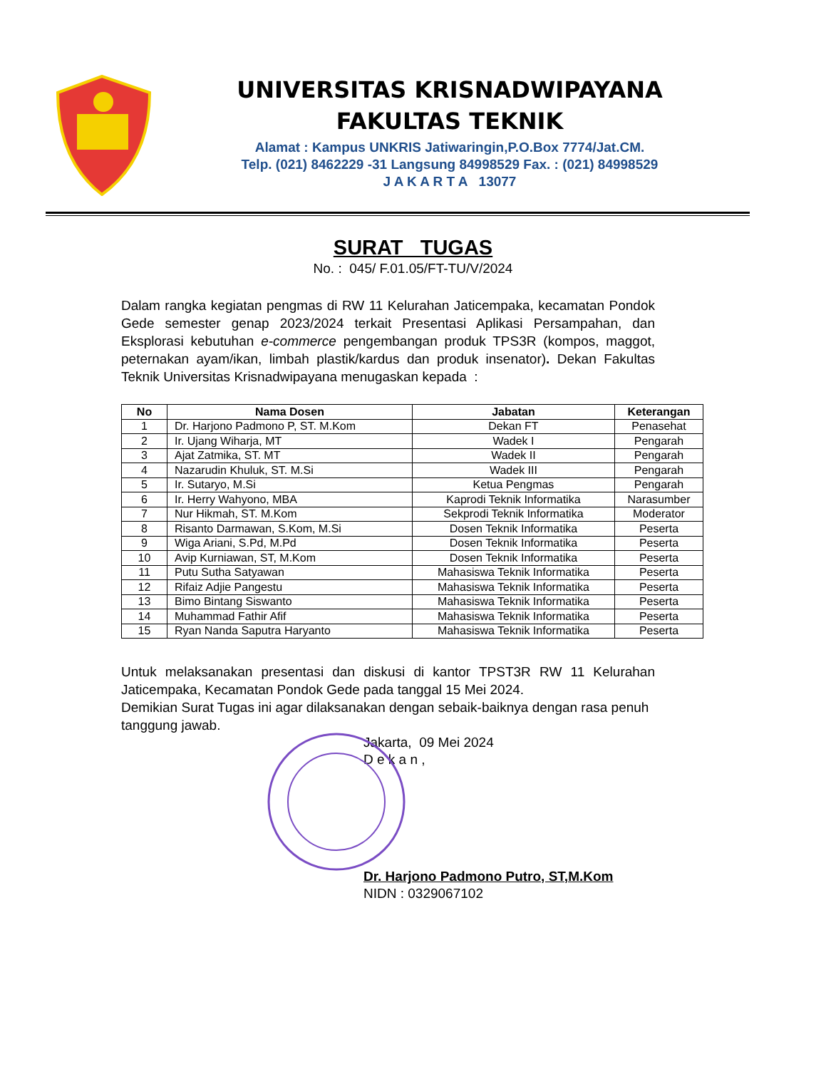UNIVERSITAS KRISNADWIPAYANA
FAKULTAS TEKNIK
Alamat : Kampus UNKRIS Jatiwaringin,P.O.Box 7774/Jat.CM.
Telp. (021) 8462229 -31 Langsung 84998529 Fax. : (021) 84998529
J A K A R T A 13077
SURAT TUGAS
No. : 045/ F.01.05/FT-TU/V/2024
Dalam rangka kegiatan pengmas di RW 11 Kelurahan Jaticempaka, kecamatan Pondok Gede semester genap 2023/2024 terkait Presentasi Aplikasi Persampahan, dan Eksplorasi kebutuhan e-commerce pengembangan produk TPS3R (kompos, maggot, peternakan ayam/ikan, limbah plastik/kardus dan produk insenator). Dekan Fakultas Teknik Universitas Krisnadwipayana menugaskan kepada :
| No | Nama Dosen | Jabatan | Keterangan |
| --- | --- | --- | --- |
| 1 | Dr. Harjono Padmono P, ST. M.Kom | Dekan FT | Penasehat |
| 2 | Ir. Ujang Wiharja, MT | Wadek I | Pengarah |
| 3 | Ajat Zatmika, ST. MT | Wadek II | Pengarah |
| 4 | Nazarudin Khuluk, ST. M.Si | Wadek III | Pengarah |
| 5 | Ir. Sutaryo, M.Si | Ketua Pengmas | Pengarah |
| 6 | Ir. Herry Wahyono, MBA | Kaprodi Teknik Informatika | Narasumber |
| 7 | Nur Hikmah, ST. M.Kom | Sekprodi Teknik Informatika | Moderator |
| 8 | Risanto Darmawan, S.Kom, M.Si | Dosen Teknik Informatika | Peserta |
| 9 | Wiga Ariani, S.Pd, M.Pd | Dosen Teknik Informatika | Peserta |
| 10 | Avip Kurniawan, ST, M.Kom | Dosen Teknik Informatika | Peserta |
| 11 | Putu Sutha Satyawan | Mahasiswa Teknik Informatika | Peserta |
| 12 | Rifaiz Adjie Pangestu | Mahasiswa Teknik Informatika | Peserta |
| 13 | Bimo Bintang Siswanto | Mahasiswa Teknik Informatika | Peserta |
| 14 | Muhammad Fathir Afif | Mahasiswa Teknik Informatika | Peserta |
| 15 | Ryan Nanda Saputra Haryanto | Mahasiswa Teknik Informatika | Peserta |
Untuk melaksanakan presentasi dan diskusi di kantor TPST3R RW 11 Kelurahan Jaticempaka, Kecamatan Pondok Gede pada tanggal 15 Mei 2024.
Demikian Surat Tugas ini agar dilaksanakan dengan sebaik-baiknya dengan rasa penuh tanggung jawab.
Jakarta, 09 Mei 2024
D e k a n ,
Dr. Harjono Padmono Putro, ST,M.Kom
NIDN : 0329067102